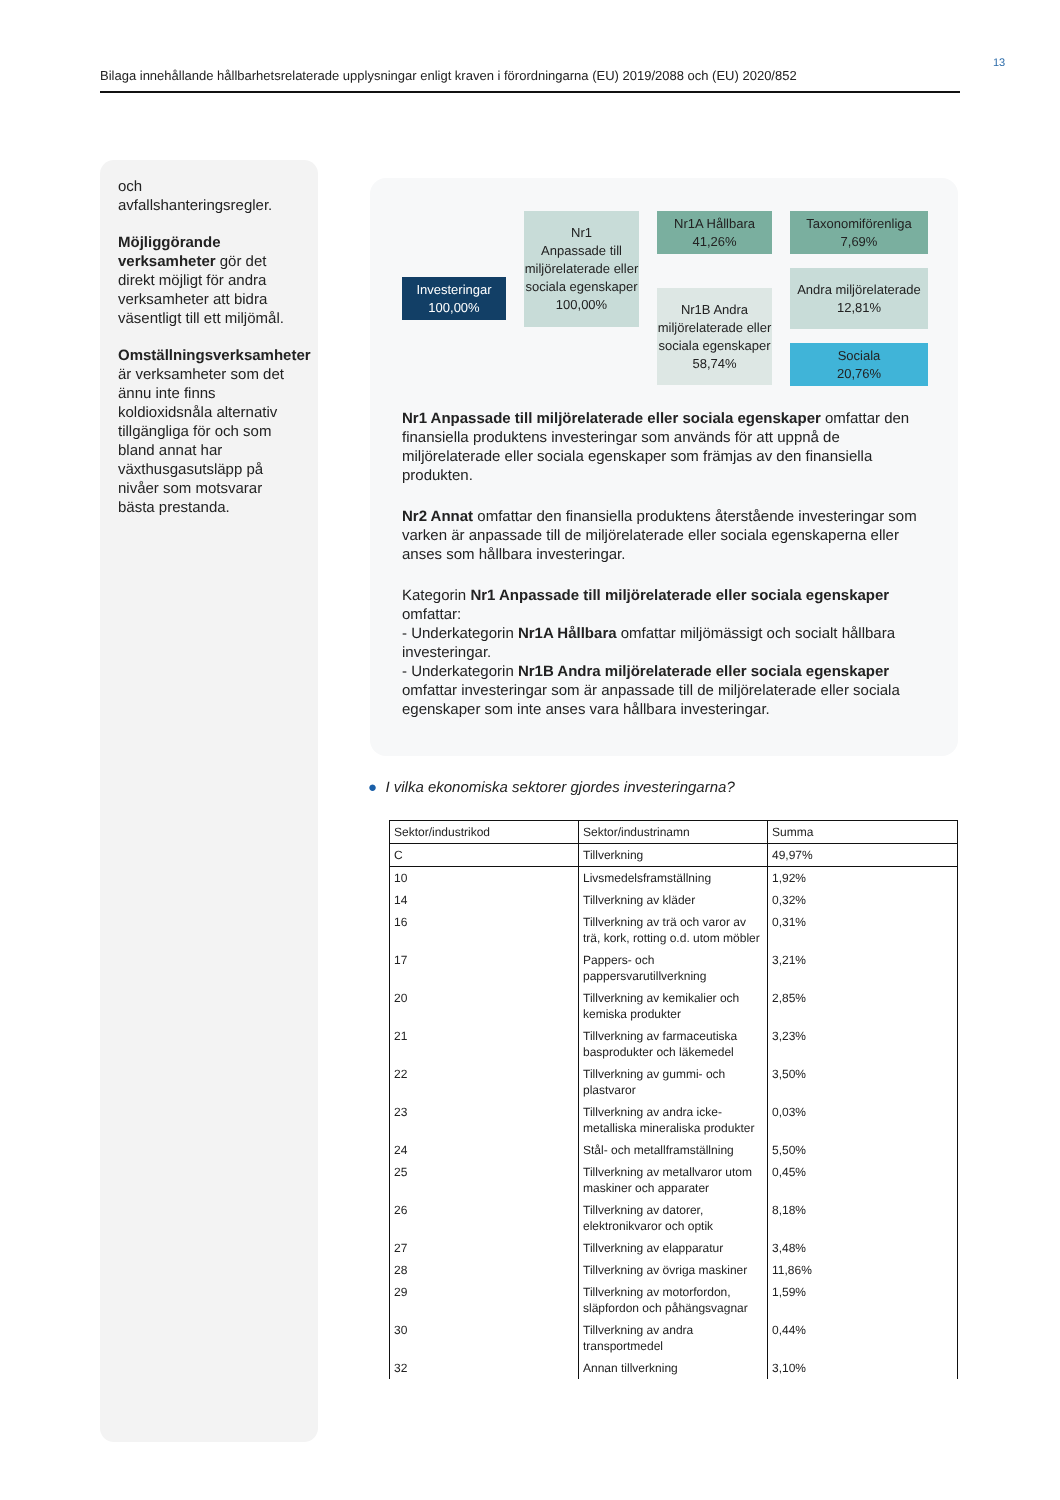13
Bilaga innehållande hållbarhetsrelaterade upplysningar enligt kraven i förordningarna (EU) 2019/2088 och (EU) 2020/852
och avfallshanteringsregler.
Möjliggörande verksamheter gör det direkt möjligt för andra verksamheter att bidra väsentligt till ett miljömål.
Omställningsverksamheter är verksamheter som det ännu inte finns koldioxidsnåla alternativ tillgängliga för och som bland annat har växthusgasutsläpp på nivåer som motsvarar bästa prestanda.
Investeringar
100,00%
Nr1
Anpassade till miljörelaterade eller sociala egenskaper
100,00%
Nr1A Hållbara
41,26%
Nr1B Andra miljörelaterade eller sociala egenskaper
58,74%
Taxonomiförenliga
7,69%
Andra miljörelaterade
12,81%
Sociala
20,76%
Nr1 Anpassade till miljörelaterade eller sociala egenskaper omfattar den finansiella produktens investeringar som används för att uppnå de miljörelaterade eller sociala egenskaper som främjas av den finansiella produkten.
Nr2 Annat omfattar den finansiella produktens återstående investeringar som varken är anpassade till de miljörelaterade eller sociala egenskaperna eller anses som hållbara investeringar.
Kategorin Nr1 Anpassade till miljörelaterade eller sociala egenskaper omfattar:
- Underkategorin Nr1A Hållbara omfattar miljömässigt och socialt hållbara investeringar.
- Underkategorin Nr1B Andra miljörelaterade eller sociala egenskaper omfattar investeringar som är anpassade till de miljörelaterade eller sociala egenskaper som inte anses vara hållbara investeringar.
● I vilka ekonomiska sektorer gjordes investeringarna?
| Sektor/industrikod | Sektor/industrinamn | Summa |
| --- | --- | --- |
| C | Tillverkning | 49,97% |
| 10 | Livsmedelsframställning | 1,92% |
| 14 | Tillverkning av kläder | 0,32% |
| 16 | Tillverkning av trä och varor av trä, kork, rotting o.d. utom möbler | 0,31% |
| 17 | Pappers- och pappersvarutillverkning | 3,21% |
| 20 | Tillverkning av kemikalier och kemiska produkter | 2,85% |
| 21 | Tillverkning av farmaceutiska basprodukter och läkemedel | 3,23% |
| 22 | Tillverkning av gummi- och plastvaror | 3,50% |
| 23 | Tillverkning av andra icke-metalliska mineraliska produkter | 0,03% |
| 24 | Stål- och metallframställning | 5,50% |
| 25 | Tillverkning av metallvaror utom maskiner och apparater | 0,45% |
| 26 | Tillverkning av datorer, elektronikvaror och optik | 8,18% |
| 27 | Tillverkning av elapparatur | 3,48% |
| 28 | Tillverkning av övriga maskiner | 11,86% |
| 29 | Tillverkning av motorfordon, släpfordon och påhängsvagnar | 1,59% |
| 30 | Tillverkning av andra transportmedel | 0,44% |
| 32 | Annan tillverkning | 3,10% |